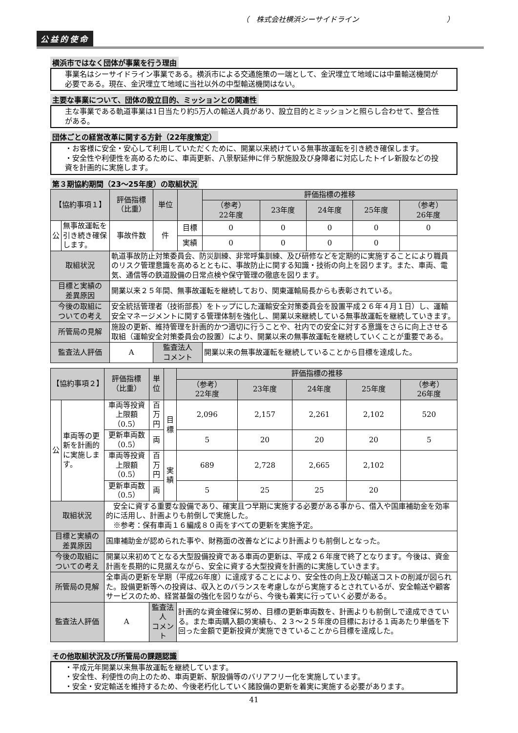（　株式会社横浜シーサイドライン　　　　　　　　　　　　）
公益的使命
横浜市ではなく団体が事業を行う理由
事業名はシーサイドライン事業である。横浜市による交通施策の一端として、金沢埋立て地域には中量輸送機関が必要である。現在、金沢埋立て地域に当社以外の中型輸送機関はない。
主要な事業について、団体の設立目的、ミッションとの関連性
主な事業である軌道事業は1日当たり約5万人の輸送人員があり、設立目的とミッションと照らし合わせて、整合性がある。
団体ごとの経営改革に関する方針（22年度策定）
・お客様に安全・安心して利用していただくために、開業以来続けている無事故運転を引き続き確保します。
・安全性や利便性を高めるために、車両更新、八景駅延伸に伴う駅施設及び身障者に対応したトイレ新設などの投資を計画的に実施します。
第３期協約期間（23～25年度）の取組状況
| 【協約事項１】 | | 評価指標 （比重） | 単位 | | 評価指標の推移 | | | | |
| --- | --- | --- | --- | --- | --- | --- | --- | --- | --- |
| | | | | | （参考） 22年度 | 23年度 | 24年度 | 25年度 | （参考） 26年度 |
| 公 | 無事故運転を引き続き確保します。 | 事故件数 | 件 | 目標 | 0 | 0 | 0 | 0 | 0 |
| | | | | 実績 | 0 | 0 | 0 | 0 | |
| 取組状況 | | 軌道事故防止対策委員会、防災訓練、非常呼集訓練、及び研修などを定期的に実施することにより職員のリスク管理意識を高めるとともに、事故防止に関する知識・技術の向上を図ります。また、車両、電気、通信等の鉄道設備の日常点検や保守管理の徹底を図ります。 | | | | | | | |
| 目標と実績の 差異原因 | | 開業以来２５年間、無事故運転を継続しており、関東運輸局長からも表彰されている。 | | | | | | | |
| 今後の取組に ついての考え | | 安全統括管理者（技術部長）をトップにした運輸安全対策委員会を設置平成２６年４月１日）し、運輸安全マネージメントに関する管理体制を強化し、開業以来継続している無事故運転を継続していきます。 | | | | | | | |
| 所管局の見解 | | 施設の更新、維持管理を計画的かつ適切に行うことや、社内での安全に対する意識をさらに向上させる取組（運輸安全対策委員会の設置）により、開業以来の無事故運転を継続していくことが重要である。 | | | | | | | |
| 監査法人評価 | | A | 監査法人 コメント | | 開業以来の無事故運転を継続していることから目標を達成した。 | | | | |
| 【協約事項２】 | | 評価指標 （比重） | 単位 | | 評価指標の推移 | | | | |
| --- | --- | --- | --- | --- | --- | --- | --- | --- | --- |
| | | | | | （参考） 22年度 | 23年度 | 24年度 | 25年度 | （参考） 26年度 |
| 公 | 車両等の更新を計画的に実施します。 | 車両等投資上限額（0.5） | 百万円 | 目標 | 2,096 | 2,157 | 2,261 | 2,102 | 520 |
| | | 更新車両数（0.5） | 両 | | 5 | 20 | 20 | 20 | 5 |
| | | 車両等投資上限額（0.5） | 百万円 | 実績 | 689 | 2,728 | 2,665 | 2,102 | |
| | | 更新車両数（0.5） | 両 | | 5 | 25 | 25 | 20 | |
| 取組状況 | | 安全に資する重要な設備であり、確実且つ早期に実施する必要がある事から、借入や国庫補助金を効率的に活用し、計画よりも前倒しで実施した。 ※参考：保有車両１６編成８０両をすべての更新を実施予定。 | | | | | | | |
| 目標と実績の 差異原因 | | 国庫補助金が認められた事や、財務面の改善などにより計画よりも前倒しとなった。 | | | | | | | |
| 今後の取組に ついての考え | | 開業以来初めてとなる大型設備投資である車両の更新は、平成２６年度で終了となります。今後は、資金計画を長期的に見据えながら、安全に資する大型投資を計画的に実施していきます。 | | | | | | | |
| 所管局の見解 | | 全車両の更新を早期（平成26年度）に達成することにより、安全性の向上及び輸送コストの削減が図られた。設備更新等への投資は、収入とのバランスを考慮しながら実施するとされているが、安全輸送や顧客サービスのため、経営基盤の強化を図りながら、今後も着実に行っていく必要がある。 | | | | | | | |
| 監査法人評価 | | A | 監査法人 コメント | | 計画的な資金確保に努め、目標の更新車両数を、計画よりも前倒しで達成できている。また車両購入額の実績も、２３～２５年度の目標における１両あたり単価を下回った金額で更新投資が実施できていることから目標を達成した。 | | | | |
その他取組状況及び所管局の課題認識
・平成元年開業以来無事故運転を継続しています。
・安全性、利便性の向上のため、車両更新、駅設備等のバリアフリー化を実施しています。
・安全・安定輸送を維持するため、今後老朽化していく諸設備の更新を着実に実施する必要があります。
41